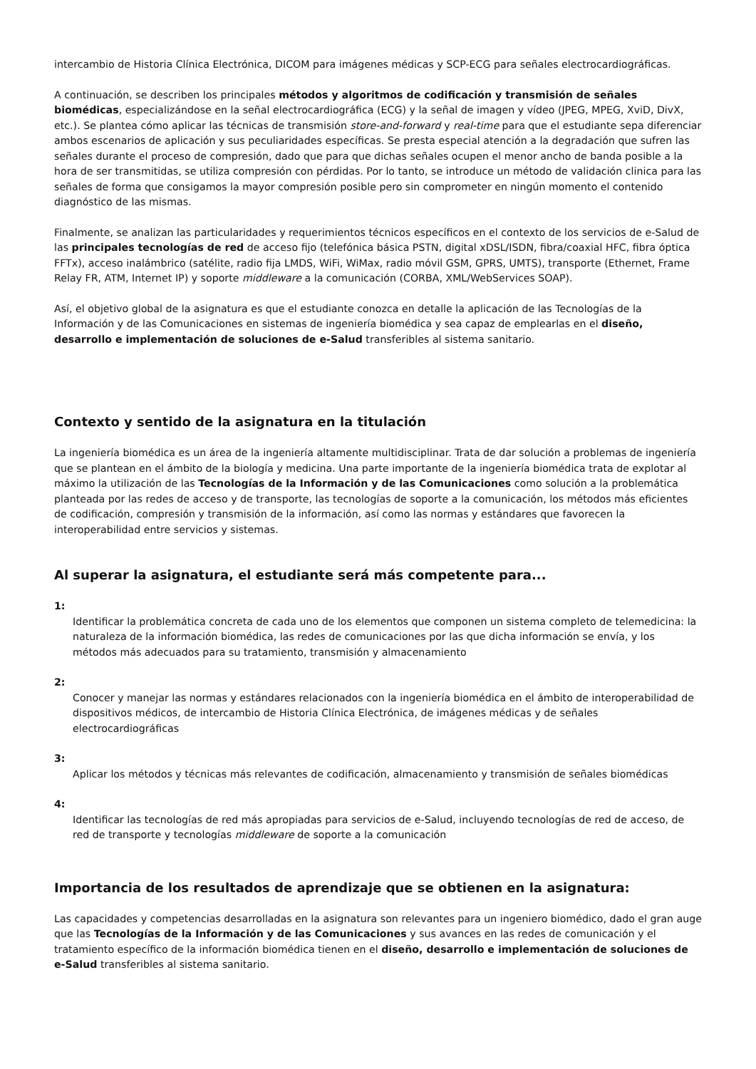intercambio de Historia Clínica Electrónica, DICOM para imágenes médicas y SCP-ECG para señales electrocardiográficas.
A continuación, se describen los principales métodos y algoritmos de codificación y transmisión de señales biomédicas, especializándose en la señal electrocardiográfica (ECG) y la señal de imagen y vídeo (JPEG, MPEG, XviD, DivX, etc.). Se plantea cómo aplicar las técnicas de transmisión store-and-forward y real-time para que el estudiante sepa diferenciar ambos escenarios de aplicación y sus peculiaridades específicas. Se presta especial atención a la degradación que sufren las señales durante el proceso de compresión, dado que para que dichas señales ocupen el menor ancho de banda posible a la hora de ser transmitidas, se utiliza compresión con pérdidas. Por lo tanto, se introduce un método de validación clinica para las señales de forma que consigamos la mayor compresión posible pero sin comprometer en ningún momento el contenido diagnóstico de las mismas.
Finalmente, se analizan las particularidades y requerimientos técnicos específicos en el contexto de los servicios de e-Salud de las principales tecnologías de red de acceso fijo (telefónica básica PSTN, digital xDSL/ISDN, fibra/coaxial HFC, fibra óptica FFTx), acceso inalámbrico (satélite, radio fija LMDS, WiFi, WiMax, radio móvil GSM, GPRS, UMTS), transporte (Ethernet, Frame Relay FR, ATM, Internet IP) y soporte middleware a la comunicación (CORBA, XML/WebServices SOAP).
Así, el objetivo global de la asignatura es que el estudiante conozca en detalle la aplicación de las Tecnologías de la Información y de las Comunicaciones en sistemas de ingeniería biomédica y sea capaz de emplearlas en el diseño, desarrollo e implementación de soluciones de e-Salud transferibles al sistema sanitario.
Contexto y sentido de la asignatura en la titulación
La ingeniería biomédica es un área de la ingeniería altamente multidisciplinar. Trata de dar solución a problemas de ingeniería que se plantean en el ámbito de la biología y medicina. Una parte importante de la ingeniería biomédica trata de explotar al máximo la utilización de las Tecnologías de la Información y de las Comunicaciones como solución a la problemática planteada por las redes de acceso y de transporte, las tecnologías de soporte a la comunicación, los métodos más eficientes de codificación, compresión y transmisión de la información, así como las normas y estándares que favorecen la interoperabilidad entre servicios y sistemas.
Al superar la asignatura, el estudiante será más competente para...
1:
Identificar la problemática concreta de cada uno de los elementos que componen un sistema completo de telemedicina: la naturaleza de la información biomédica, las redes de comunicaciones por las que dicha información se envía, y los métodos más adecuados para su tratamiento, transmisión y almacenamiento
2:
Conocer y manejar las normas y estándares relacionados con la ingeniería biomédica en el ámbito de interoperabilidad de dispositivos médicos, de intercambio de Historia Clínica Electrónica, de imágenes médicas y de señales electrocardiográficas
3:
Aplicar los métodos y técnicas más relevantes de codificación, almacenamiento y transmisión de señales biomédicas
4:
Identificar las tecnologías de red más apropiadas para servicios de e-Salud, incluyendo tecnologías de red de acceso, de red de transporte y tecnologías middleware de soporte a la comunicación
Importancia de los resultados de aprendizaje que se obtienen en la asignatura:
Las capacidades y competencias desarrolladas en la asignatura son relevantes para un ingeniero biomédico, dado el gran auge que las Tecnologías de la Información y de las Comunicaciones y sus avances en las redes de comunicación y el tratamiento específico de la información biomédica tienen en el diseño, desarrollo e implementación de soluciones de e-Salud transferibles al sistema sanitario.